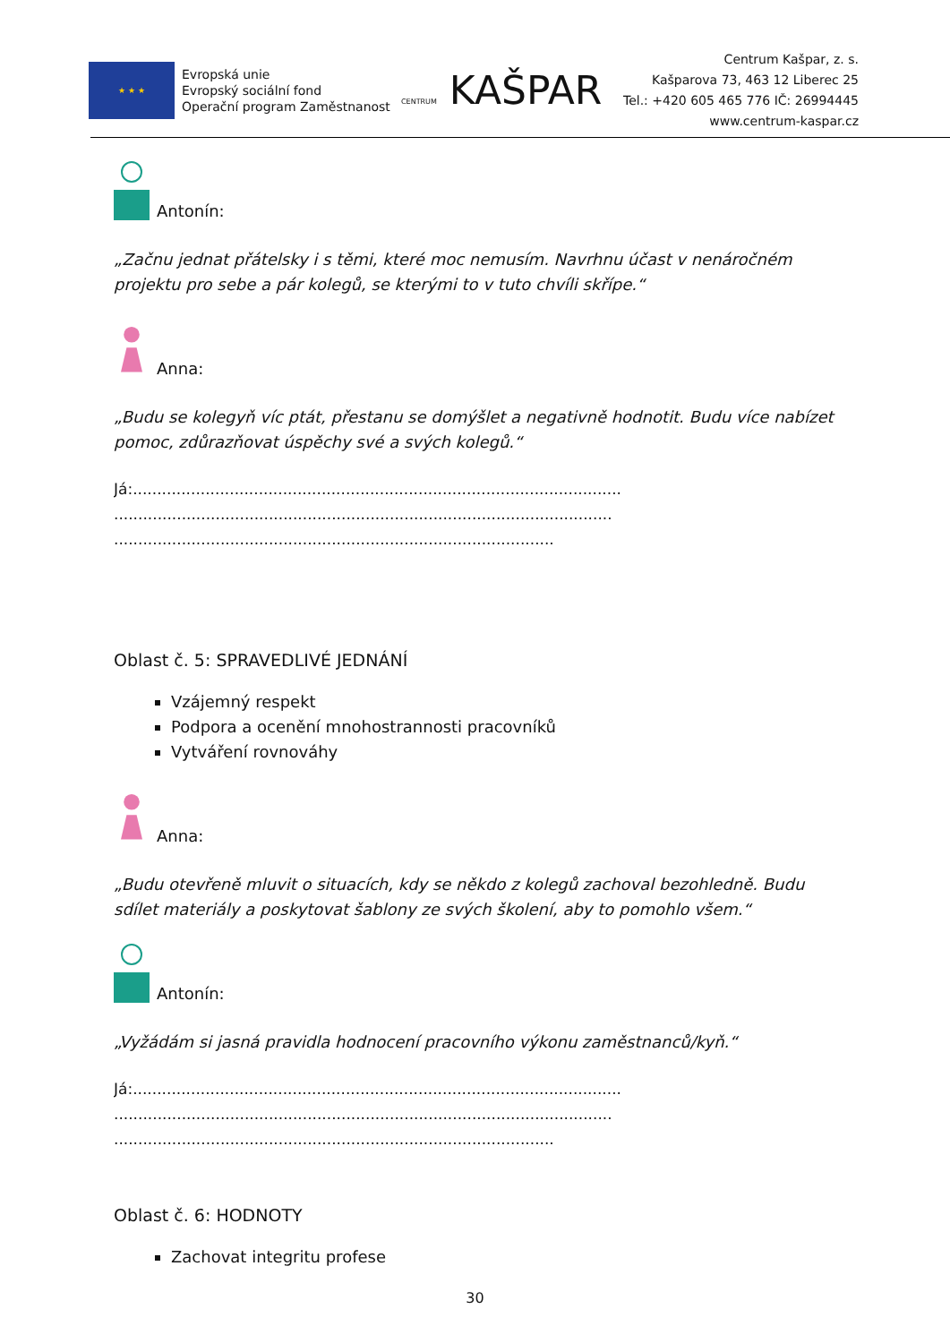★ ★ ★
Evropská unie
Evropský sociální fond
Operační program Zaměstnanost
CENTRUM KAŠPAR
Centrum Kašpar, z. s.
Kašparova 73, 463 12 Liberec 25
Tel.: +420 605 465 776 IČ: 26994445
www.centrum-kaspar.cz
Antonín:
„Začnu jednat přátelsky i s těmi, které moc nemusím. Navrhnu účast v nenáročném projektu pro sebe a pár kolegů, se kterými to v tuto chvíli skřípe.“
Anna:
„Budu se kolegyň víc ptát, přestanu se domýšlet a negativně hodnotit. Budu více nabízet pomoc, zdůrazňovat úspěchy své a svých kolegů.“
Já:.....................................................................................................
.......................................................................................................
...........................................................................................
Oblast č. 5: SPRAVEDLIVÉ JEDNÁNÍ
Vzájemný respekt
Podpora a ocenění mnohostrannosti pracovníků
Vytváření rovnováhy
Anna:
„Budu otevřeně mluvit o situacích, kdy se někdo z kolegů zachoval bezohledně. Budu sdílet materiály a poskytovat šablony ze svých školení, aby to pomohlo všem.“
Antonín:
„Vyžádám si jasná pravidla hodnocení pracovního výkonu zaměstnanců/kyň.“
Já:.....................................................................................................
.......................................................................................................
...........................................................................................
Oblast č. 6: HODNOTY
Zachovat integritu profese
30